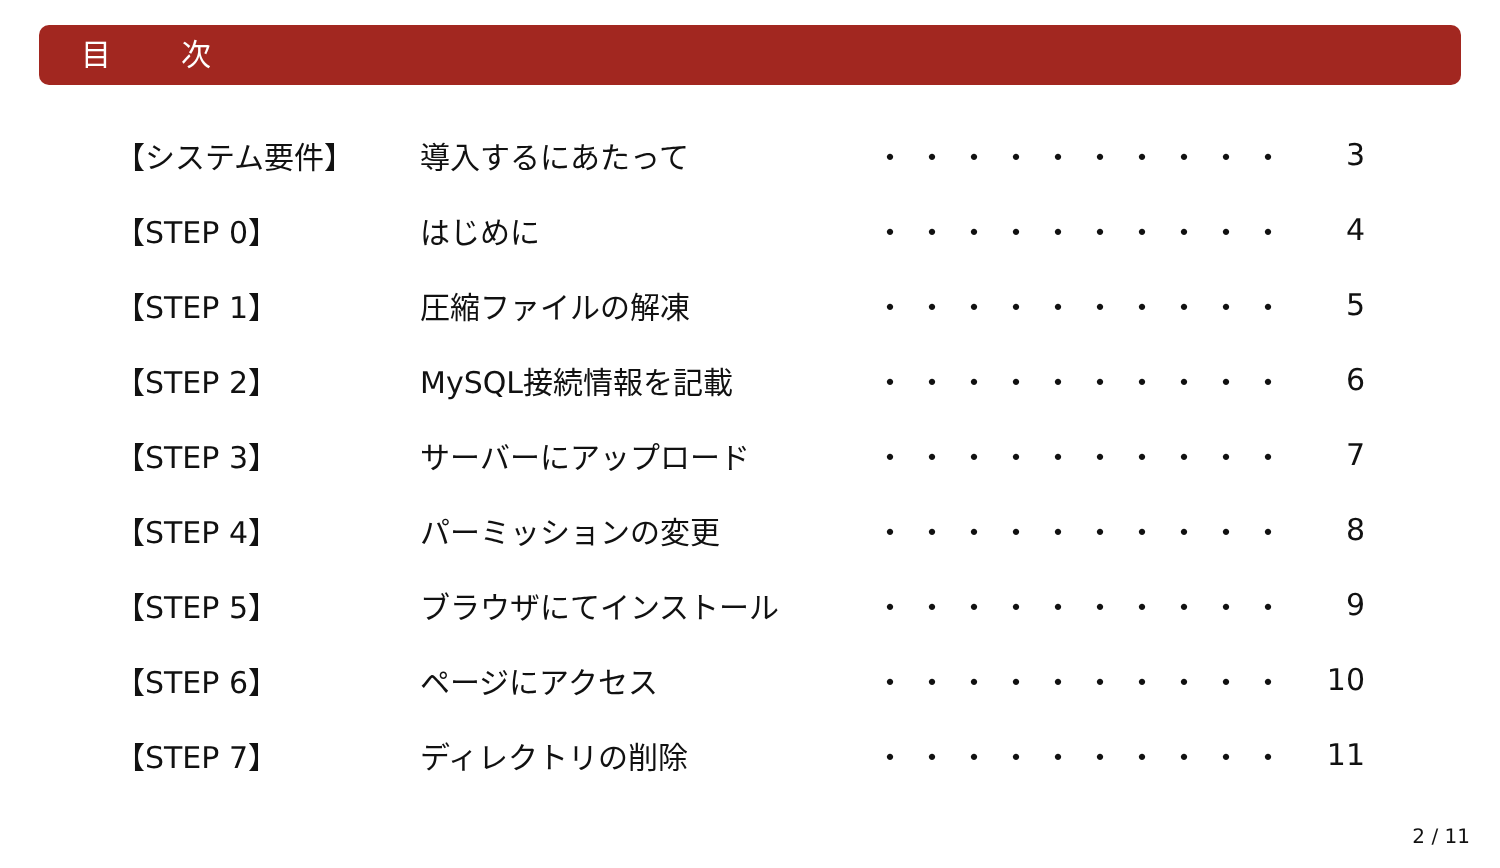目 次
| 【システム要件】 | 導入するにあたって | ・・・・・・・・・・ | 3 |
| 【STEP 0】 | はじめに | ・・・・・・・・・・ | 4 |
| 【STEP 1】 | 圧縮ファイルの解凍 | ・・・・・・・・・・ | 5 |
| 【STEP 2】 | MySQL接続情報を記載 | ・・・・・・・・・・ | 6 |
| 【STEP 3】 | サーバーにアップロード | ・・・・・・・・・・ | 7 |
| 【STEP 4】 | パーミッションの変更 | ・・・・・・・・・・ | 8 |
| 【STEP 5】 | ブラウザにてインストール | ・・・・・・・・・・ | 9 |
| 【STEP 6】 | ページにアクセス | ・・・・・・・・・・ | 10 |
| 【STEP 7】 | ディレクトリの削除 | ・・・・・・・・・・ | 11 |
2 / 11